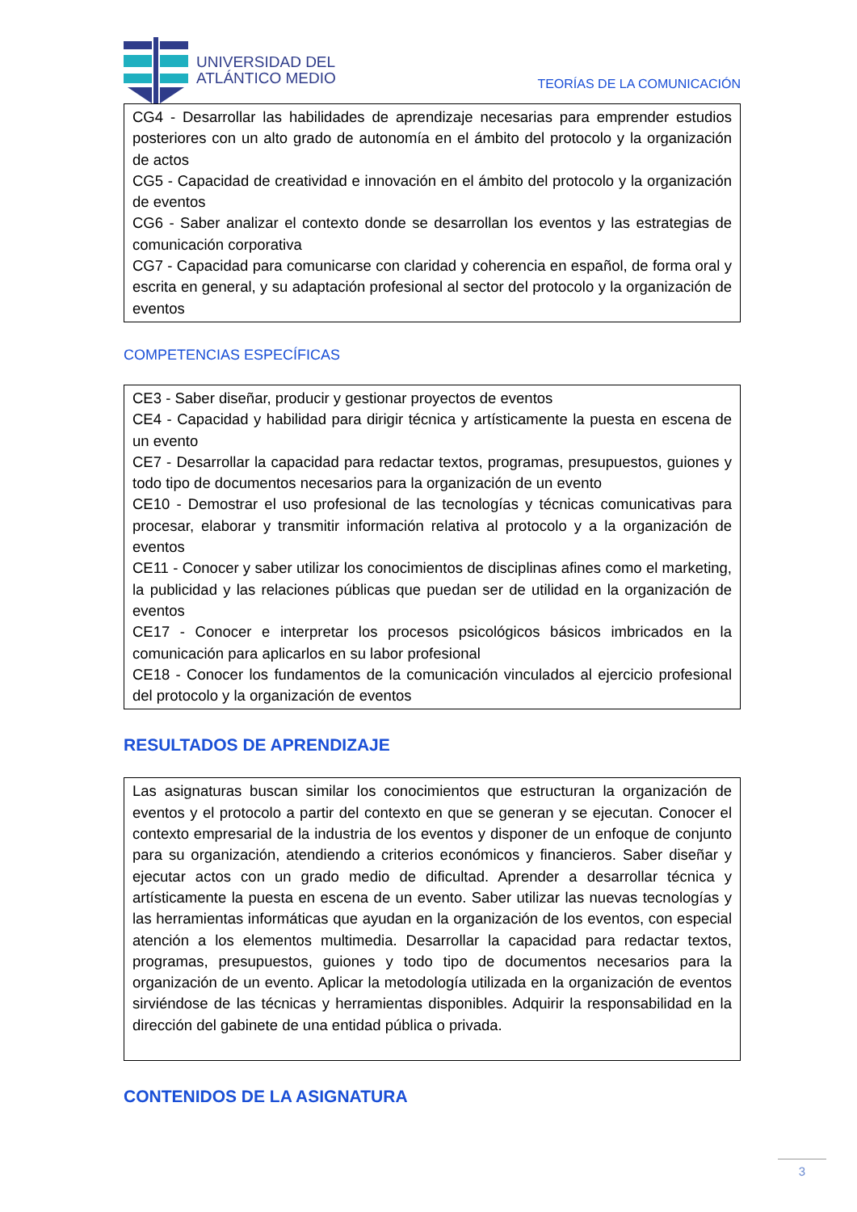UNIVERSIDAD DEL
ATLÁNTICO MEDIO
TEORÍAS DE LA COMUNICACIÓN
| CG4 - Desarrollar las habilidades de aprendizaje necesarias para emprender estudios posteriores con un alto grado de autonomía en el ámbito del protocolo y la organización de actos CG5 - Capacidad de creatividad e innovación en el ámbito del protocolo y la organización de eventos CG6 - Saber analizar el contexto donde se desarrollan los eventos y las estrategias de comunicación corporativa CG7 - Capacidad para comunicarse con claridad y coherencia en español, de forma oral y escrita en general, y su adaptación profesional al sector del protocolo y la organización de eventos |
COMPETENCIAS ESPECÍFICAS
| CE3 - Saber diseñar, producir y gestionar proyectos de eventos CE4 - Capacidad y habilidad para dirigir técnica y artísticamente la puesta en escena de un evento CE7 - Desarrollar la capacidad para redactar textos, programas, presupuestos, guiones y todo tipo de documentos necesarios para la organización de un evento CE10 - Demostrar el uso profesional de las tecnologías y técnicas comunicativas para procesar, elaborar y transmitir información relativa al protocolo y a la organización de eventos CE11 - Conocer y saber utilizar los conocimientos de disciplinas afines como el marketing, la publicidad y las relaciones públicas que puedan ser de utilidad en la organización de eventos CE17 - Conocer e interpretar los procesos psicológicos básicos imbricados en la comunicación para aplicarlos en su labor profesional CE18 - Conocer los fundamentos de la comunicación vinculados al ejercicio profesional del protocolo y la organización de eventos |
RESULTADOS DE APRENDIZAJE
| Las asignaturas buscan similar los conocimientos que estructuran la organización de eventos y el protocolo a partir del contexto en que se generan y se ejecutan. Conocer el contexto empresarial de la industria de los eventos y disponer de un enfoque de conjunto para su organización, atendiendo a criterios económicos y financieros. Saber diseñar y ejecutar actos con un grado medio de dificultad. Aprender a desarrollar técnica y artísticamente la puesta en escena de un evento. Saber utilizar las nuevas tecnologías y las herramientas informáticas que ayudan en la organización de los eventos, con especial atención a los elementos multimedia. Desarrollar la capacidad para redactar textos, programas, presupuestos, guiones y todo tipo de documentos necesarios para la organización de un evento. Aplicar la metodología utilizada en la organización de eventos sirviéndose de las técnicas y herramientas disponibles. Adquirir la responsabilidad en la dirección del gabinete de una entidad pública o privada. |
CONTENIDOS DE LA ASIGNATURA
3